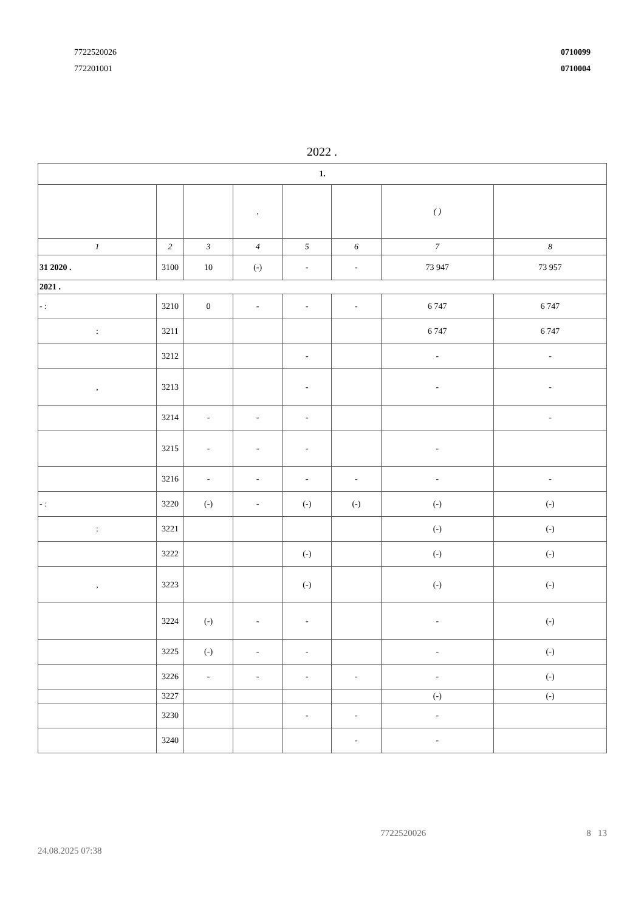0710099
0710004
7722520026
772201001
2022 .
| 1. | | | | | | | |
| | | | , | | | ( ) | |
| 1 | 2 | 3 | 4 | 5 | 6 | 7 | 8 |
| 31 2020 . | 3100 | 10 | (-) | - | - | 73 947 | 73 957 |
| 2021 . | | | | | | | |
| - : | 3210 | 0 | - | - | - | 6 747 | 6 747 |
| : | 3211 | | | | | 6 747 | 6 747 |
| | 3212 | | | - | | - | - |
| , | 3213 | | | - | | - | - |
| | 3214 | - | - | - | | | - |
| | 3215 | - | - | - | | - | |
| | 3216 | - | - | - | - | - | - |
| - : | 3220 | (-) | - | (-) | (-) | (-) | (-) |
| : | 3221 | | | | | (-) | (-) |
| | 3222 | | | (-) | | (-) | (-) |
| , | 3223 | | | (-) | | (-) | (-) |
| | 3224 | (-) | - | - | | - | (-) |
| | 3225 | (-) | - | - | | - | (-) |
| | 3226 | - | - | - | - | - | (-) |
| | 3227 | | | | | (-) | (-) |
| | 3230 | | | - | - | - | |
| | 3240 | | | | - | - | |
7722520026 8 13
24.08.2025 07:38